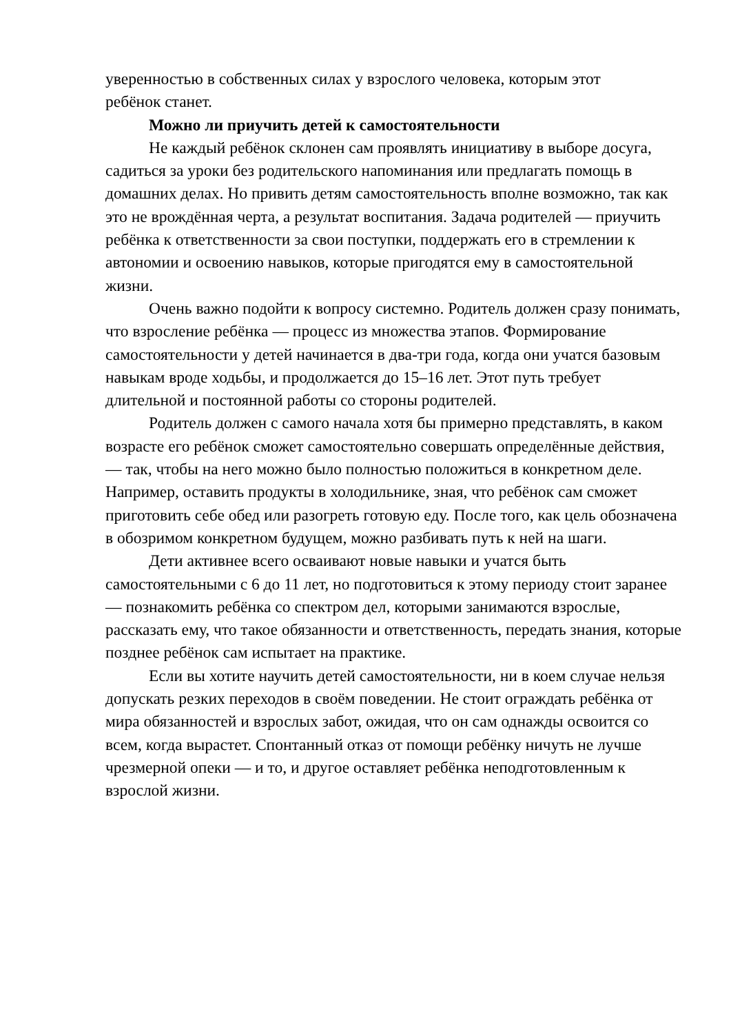уверенностью в собственных силах у взрослого человека, которым этот
ребёнок станет.
Можно ли приучить детей к самостоятельности
Не каждый ребёнок склонен сам проявлять инициативу в выборе досуга, садиться за уроки без родительского напоминания или предлагать помощь в домашних делах. Но привить детям самостоятельность вполне возможно, так как это не врождённая черта, а результат воспитания. Задача родителей — приучить ребёнка к ответственности за свои поступки, поддержать его в стремлении к автономии и освоению навыков, которые пригодятся ему в самостоятельной жизни.
Очень важно подойти к вопросу системно. Родитель должен сразу понимать, что взросление ребёнка — процесс из множества этапов. Формирование самостоятельности у детей начинается в два-три года, когда они учатся базовым навыкам вроде ходьбы, и продолжается до 15–16 лет. Этот путь требует длительной и постоянной работы со стороны родителей.
Родитель должен с самого начала хотя бы примерно представлять, в каком возрасте его ребёнок сможет самостоятельно совершать определённые действия, — так, чтобы на него можно было полностью положиться в конкретном деле. Например, оставить продукты в холодильнике, зная, что ребёнок сам сможет приготовить себе обед или разогреть готовую еду. После того, как цель обозначена в обозримом конкретном будущем, можно разбивать путь к ней на шаги.
Дети активнее всего осваивают новые навыки и учатся быть самостоятельными с 6 до 11 лет, но подготовиться к этому периоду стоит заранее — познакомить ребёнка со спектром дел, которыми занимаются взрослые, рассказать ему, что такое обязанности и ответственность, передать знания, которые позднее ребёнок сам испытает на практике.
Если вы хотите научить детей самостоятельности, ни в коем случае нельзя допускать резких переходов в своём поведении. Не стоит ограждать ребёнка от мира обязанностей и взрослых забот, ожидая, что он сам однажды освоится со всем, когда вырастет. Спонтанный отказ от помощи ребёнку ничуть не лучше чрезмерной опеки — и то, и другое оставляет ребёнка неподготовленным к взрослой жизни.